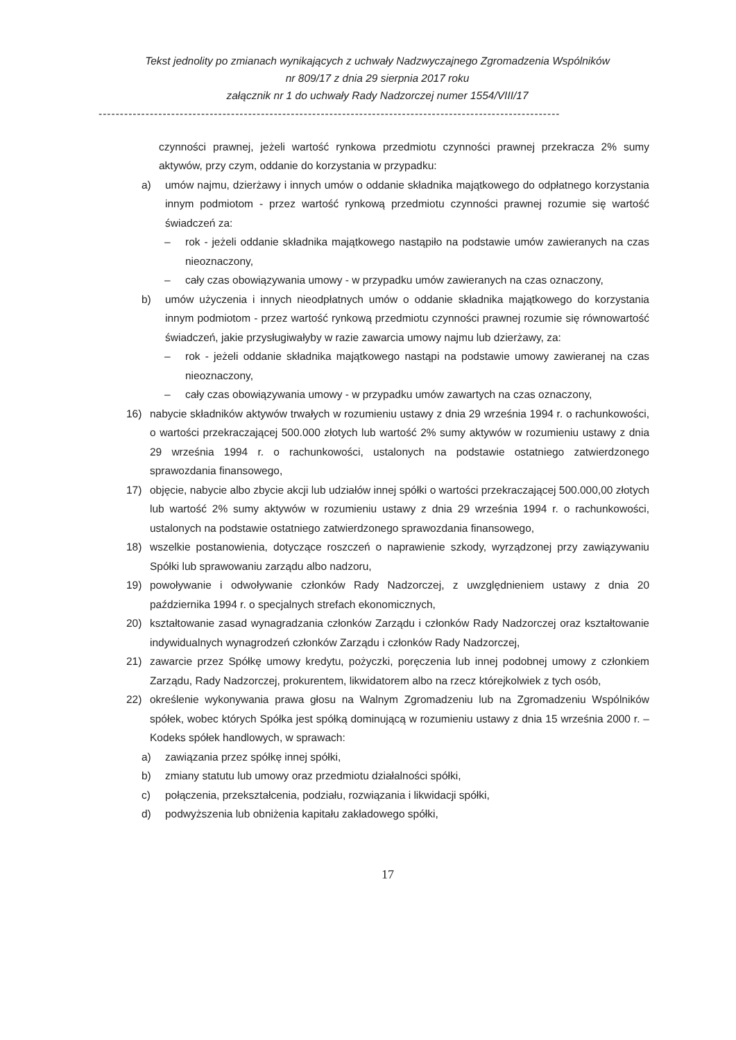Tekst jednolity po zmianach wynikających z uchwały Nadzwyczajnego Zgromadzenia Wspólników
nr 809/17 z dnia 29 sierpnia 2017 roku
załącznik nr 1 do uchwały Rady Nadzorczej numer 1554/VIII/17
------------------------------------------------------------------------------------------------------------
czynności prawnej, jeżeli wartość rynkowa przedmiotu czynności prawnej przekracza 2% sumy aktywów, przy czym, oddanie do korzystania w przypadku:
a) umów najmu, dzierżawy i innych umów o oddanie składnika majątkowego do odpłatnego korzystania innym podmiotom - przez wartość rynkową przedmiotu czynności prawnej rozumie się wartość świadczeń za:
– rok - jeżeli oddanie składnika majątkowego nastąpiło na podstawie umów zawieranych na czas nieoznaczony,
– cały czas obowiązywania umowy - w przypadku umów zawieranych na czas oznaczony,
b) umów użyczenia i innych nieodpłatnych umów o oddanie składnika majątkowego do korzystania innym podmiotom - przez wartość rynkową przedmiotu czynności prawnej rozumie się równowartość świadczeń, jakie przysługiwałyby w razie zawarcia umowy najmu lub dzierżawy, za:
– rok - jeżeli oddanie składnika majątkowego nastąpi na podstawie umowy zawieranej na czas nieoznaczony,
– cały czas obowiązywania umowy - w przypadku umów zawartych na czas oznaczony,
16) nabycie składników aktywów trwałych w rozumieniu ustawy z dnia 29 września 1994 r. o rachunkowości, o wartości przekraczającej 500.000 złotych lub wartość 2% sumy aktywów w rozumieniu ustawy z dnia 29 września 1994 r. o rachunkowości, ustalonych na podstawie ostatniego zatwierdzonego sprawozdania finansowego,
17) objęcie, nabycie albo zbycie akcji lub udziałów innej spółki o wartości przekraczającej 500.000,00 złotych lub wartość 2% sumy aktywów w rozumieniu ustawy z dnia 29 września 1994 r. o rachunkowości, ustalonych na podstawie ostatniego zatwierdzonego sprawozdania finansowego,
18) wszelkie postanowienia, dotyczące roszczeń o naprawienie szkody, wyrządzonej przy zawiązywaniu Spółki lub sprawowaniu zarządu albo nadzoru,
19) powoływanie i odwoływanie członków Rady Nadzorczej, z uwzględnieniem ustawy z dnia 20 października 1994 r. o specjalnych strefach ekonomicznych,
20) kształtowanie zasad wynagradzania członków Zarządu i członków Rady Nadzorczej oraz kształtowanie indywidualnych wynagrodzeń członków Zarządu i członków Rady Nadzorczej,
21) zawarcie przez Spółkę umowy kredytu, pożyczki, poręczenia lub innej podobnej umowy z członkiem Zarządu, Rady Nadzorczej, prokurentem, likwidatorem albo na rzecz którejkolwiek z tych osób,
22) określenie wykonywania prawa głosu na Walnym Zgromadzeniu lub na Zgromadzeniu Wspólników spółek, wobec których Spółka jest spółką dominującą w rozumieniu ustawy z dnia 15 września 2000 r. – Kodeks spółek handlowych, w sprawach:
a) zawiązania przez spółkę innej spółki,
b) zmiany statutu lub umowy oraz przedmiotu działalności spółki,
c) połączenia, przekształcenia, podziału, rozwiązania i likwidacji spółki,
d) podwyższenia lub obniżenia kapitału zakładowego spółki,
17